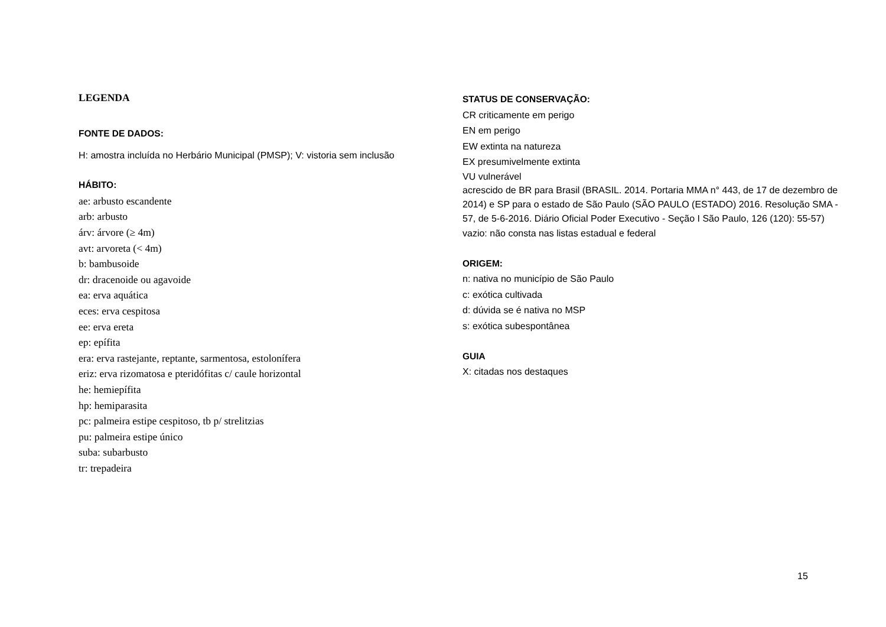LEGENDA
FONTE DE DADOS:
H: amostra incluída no Herbário Municipal (PMSP); V: vistoria sem inclusão
HÁBITO:
ae: arbusto escandente
arb: arbusto
árv: árvore (≥ 4m)
avt: arvoreta (< 4m)
b: bambusoide
dr: dracenoide ou agavoide
ea: erva aquática
eces: erva cespitosa
ee: erva ereta
ep: epífita
era: erva rastejante, reptante, sarmentosa, estolonífera
eriz: erva rizomatosa e pteridófitas c/ caule horizontal
he: hemiepífita
hp: hemiparasita
pc: palmeira estipe cespitoso, tb p/ strelitzias
pu: palmeira estipe único
suba: subarbusto
tr: trepadeira
STATUS DE CONSERVAÇÃO:
CR criticamente em perigo
EN em perigo
EW extinta na natureza
EX presumivelmente extinta
VU vulnerável
acrescido de BR para Brasil (BRASIL. 2014. Portaria MMA n° 443, de 17 de dezembro de 2014) e SP para o estado de São Paulo (SÃO PAULO (ESTADO) 2016. Resolução SMA - 57, de 5-6-2016. Diário Oficial Poder Executivo - Seção I São Paulo, 126 (120): 55-57)
vazio: não consta nas listas estadual e federal
ORIGEM:
n: nativa no município de São Paulo
c: exótica cultivada
d: dúvida se é nativa no MSP
s: exótica subespontânea
GUIA
X: citadas nos destaques
15